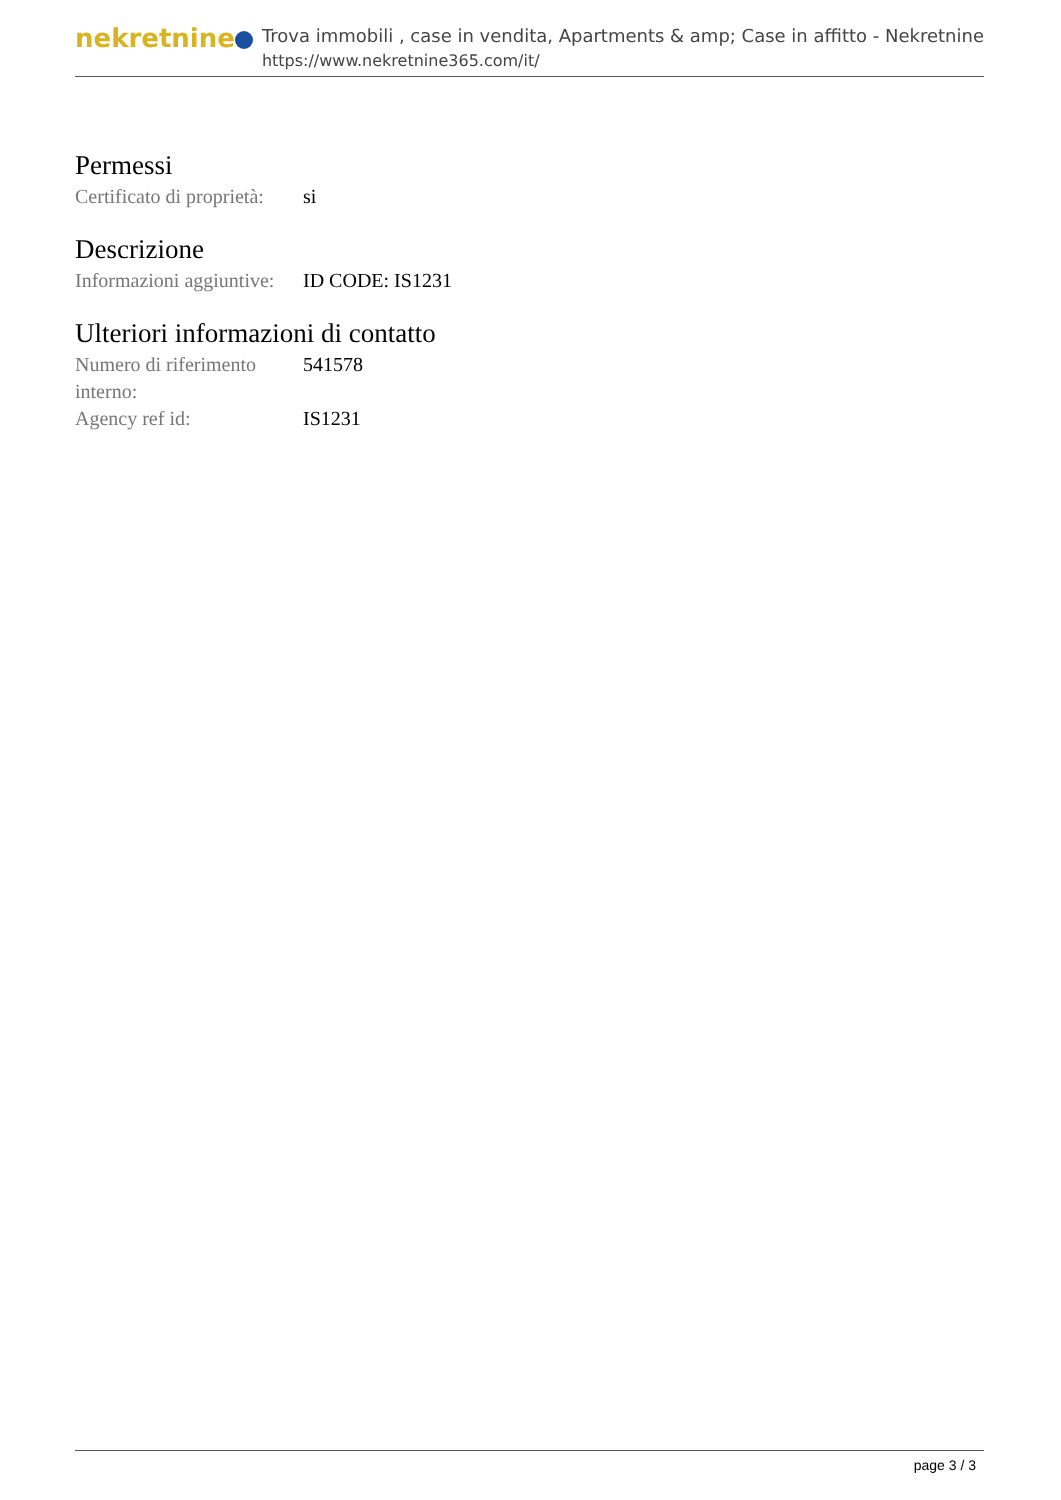nekretnine
Trova immobili , case in vendita, Apartments & amp; Case in affitto - Nekretnine
https://www.nekretnine365.com/it/
Permessi
| Certificato di proprietà: | si |
Descrizione
| Informazioni aggiuntive: | ID CODE: IS1231 |
Ulteriori informazioni di contatto
| Numero di riferimento interno: | 541578 |
| Agency ref id: | IS1231 |
page 3 / 3